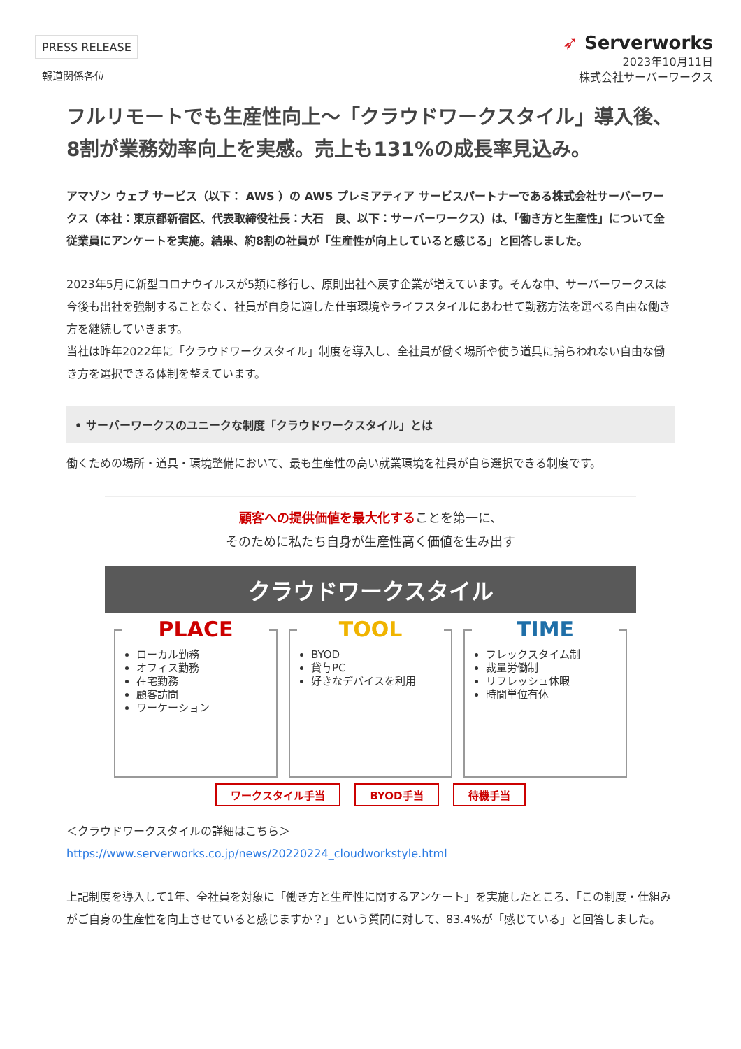PRESS RELEASE
報道関係各位
➶ Serverworks
2023年10月11日
株式会社サーバーワークス
フルリモートでも生産性向上〜「クラウドワークスタイル」導入後、8割が業務効率向上を実感。売上も131%の成長率見込み。
アマゾン ウェブ サービス（以下： AWS ）の AWS プレミアティア サービスパートナーである株式会社サーバーワークス（本社：東京都新宿区、代表取締役社長：大石　良、以下：サーバーワークス）は、「働き方と生産性」について全従業員にアンケートを実施。結果、約8割の社員が「生産性が向上していると感じる」と回答しました。
2023年5月に新型コロナウイルスが5類に移行し、原則出社へ戻す企業が増えています。そんな中、サーバーワークスは今後も出社を強制することなく、社員が自身に適した仕事環境やライフスタイルにあわせて勤務方法を選べる自由な働き方を継続していきます。
当社は昨年2022年に「クラウドワークスタイル」制度を導入し、全社員が働く場所や使う道具に捕らわれない自由な働き方を選択できる体制を整えています。
• サーバーワークスのユニークな制度「クラウドワークスタイル」とは
働くための場所・道具・環境整備において、最も生産性の高い就業環境を社員が自ら選択できる制度です。
顧客への提供価値を最大化することを第一に、
そのために私たち自身が生産性高く価値を生み出す
クラウドワークスタイル
PLACE
ローカル勤務
オフィス勤務
在宅勤務
顧客訪問
ワーケーション
TOOL
BYOD
貸与PC
好きなデバイスを利用
TIME
フレックスタイム制
裁量労働制
リフレッシュ休暇
時間単位有休
ワークスタイル手当 BYOD手当 待機手当
＜クラウドワークスタイルの詳細はこちら＞
https://www.serverworks.co.jp/news/20220224_cloudworkstyle.html
上記制度を導入して1年、全社員を対象に「働き方と生産性に関するアンケート」を実施したところ、「この制度・仕組みがご自身の生産性を向上させていると感じますか？」という質問に対して、83.4%が「感じている」と回答しました。